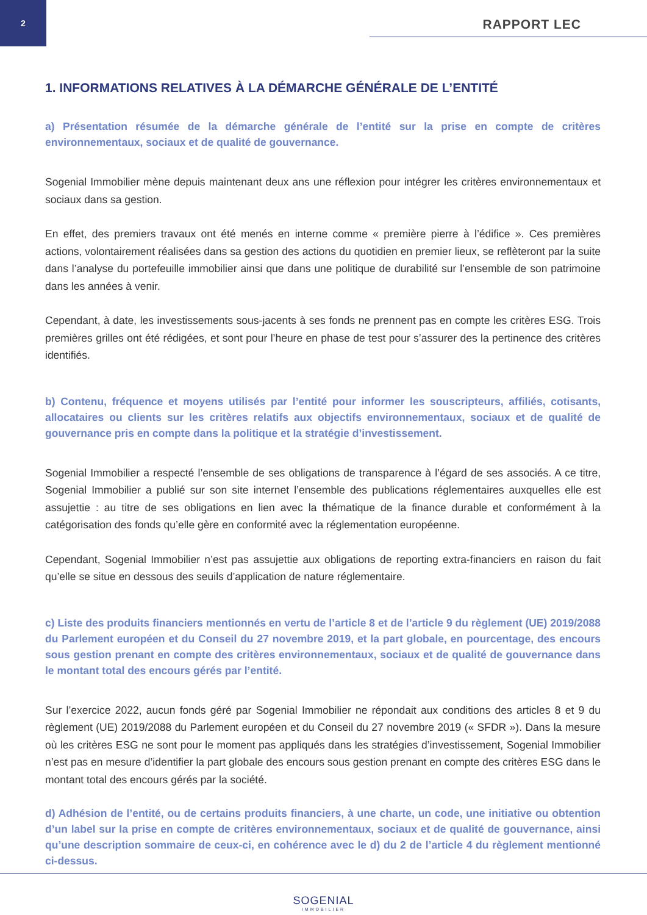2
RAPPORT LEC
1. INFORMATIONS RELATIVES À LA DÉMARCHE GÉNÉRALE DE L’ENTITÉ
a) Présentation résumée de la démarche générale de l’entité sur la prise en compte de critères environnementaux, sociaux et de qualité de gouvernance.
Sogenial Immobilier mène depuis maintenant deux ans une réflexion pour intégrer les critères environnementaux et sociaux dans sa gestion.
En effet, des premiers travaux ont été menés en interne comme « première pierre à l’édifice ». Ces premières actions, volontairement réalisées dans sa gestion des actions du quotidien en premier lieux, se reflèteront par la suite dans l’analyse du portefeuille immobilier ainsi que dans une politique de durabilité sur l’ensemble de son patrimoine dans les années à venir.
Cependant, à date, les investissements sous-jacents à ses fonds ne prennent pas en compte les critères ESG. Trois premières grilles ont été rédigées, et sont pour l’heure en phase de test pour s’assurer des la pertinence des critères identifiés.
b) Contenu, fréquence et moyens utilisés par l’entité pour informer les souscripteurs, affiliés, cotisants, allocataires ou clients sur les critères relatifs aux objectifs environnementaux, sociaux et de qualité de gouvernance pris en compte dans la politique et la stratégie d’investissement.
Sogenial Immobilier a respecté l’ensemble de ses obligations de transparence à l’égard de ses associés. A ce titre, Sogenial Immobilier a publié sur son site internet l’ensemble des publications réglementaires auxquelles elle est assujettie : au titre de ses obligations en lien avec la thématique de la finance durable et conformément à la catégorisation des fonds qu’elle gère en conformité avec la réglementation européenne.
Cependant, Sogenial Immobilier n’est pas assujettie aux obligations de reporting extra-financiers en raison du fait qu’elle se situe en dessous des seuils d’application de nature réglementaire.
c) Liste des produits financiers mentionnés en vertu de l’article 8 et de l’article 9 du règlement (UE) 2019/2088 du Parlement européen et du Conseil du 27 novembre 2019, et la part globale, en pourcentage, des encours sous gestion prenant en compte des critères environnementaux, sociaux et de qualité de gouvernance dans le montant total des encours gérés par l’entité.
Sur l’exercice 2022, aucun fonds géré par Sogenial Immobilier ne répondait aux conditions des articles 8 et 9 du règlement (UE) 2019/2088 du Parlement européen et du Conseil du 27 novembre 2019 (« SFDR »). Dans la mesure où les critères ESG ne sont pour le moment pas appliqués dans les stratégies d’investissement, Sogenial Immobilier n’est pas en mesure d’identifier la part globale des encours sous gestion prenant en compte des critères ESG dans le montant total des encours gérés par la société.
d) Adhésion de l’entité, ou de certains produits financiers, à une charte, un code, une initiative ou obtention d’un label sur la prise en compte de critères environnementaux, sociaux et de qualité de gouvernance, ainsi qu’une description sommaire de ceux-ci, en cohérence avec le d) du 2 de l’article 4 du règlement mentionné ci-dessus.
SOGENIAL
IMMOBILIER